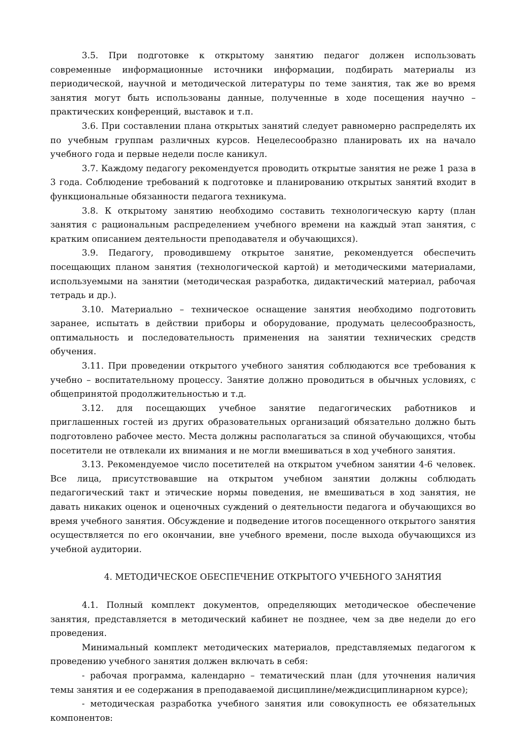3.5. При подготовке к открытому занятию педагог должен использовать современные информационные источники информации, подбирать материалы из периодической, научной и методической литературы по теме занятия, так же во время занятия могут быть использованы данные, полученные в ходе посещения научно – практических конференций, выставок и т.п.
3.6. При составлении плана открытых занятий следует равномерно распределять их по учебным группам различных курсов. Нецелесообразно планировать их на начало учебного года и первые недели после каникул.
3.7. Каждому педагогу рекомендуется проводить открытые занятия не реже 1 раза в 3 года. Соблюдение требований к подготовке и планированию открытых занятий входит в функциональные обязанности педагога техникума.
3.8. К открытому занятию необходимо составить технологическую карту (план занятия с рациональным распределением учебного времени на каждый этап занятия, с кратким описанием деятельности преподавателя и обучающихся).
3.9. Педагогу, проводившему открытое занятие, рекомендуется обеспечить посещающих планом занятия (технологической картой) и методическими материалами, используемыми на занятии (методическая разработка, дидактический материал, рабочая тетрадь и др.).
3.10. Материально – техническое оснащение занятия необходимо подготовить заранее, испытать в действии приборы и оборудование, продумать целесообразность, оптимальность и последовательность применения на занятии технических средств обучения.
3.11. При проведении открытого учебного занятия соблюдаются все требования к учебно – воспитательному процессу. Занятие должно проводиться в обычных условиях, с общепринятой продолжительностью и т.д.
3.12. для посещающих учебное занятие педагогических работников и приглашенных гостей из других образовательных организаций обязательно должно быть подготовлено рабочее место. Места должны располагаться за спиной обучающихся, чтобы посетители не отвлекали их внимания и не могли вмешиваться в ход учебного занятия.
3.13. Рекомендуемое число посетителей на открытом учебном занятии 4-6 человек. Все лица, присутствовавшие на открытом учебном занятии должны соблюдать педагогический такт и этические нормы поведения, не вмешиваться в ход занятия, не давать никаких оценок и оценочных суждений о деятельности педагога и обучающихся во время учебного занятия. Обсуждение и подведение итогов посещенного открытого занятия осуществляется по его окончании, вне учебного времени, после выхода обучающихся из учебной аудитории.
4. МЕТОДИЧЕСКОЕ ОБЕСПЕЧЕНИЕ ОТКРЫТОГО УЧЕБНОГО ЗАНЯТИЯ
4.1. Полный комплект документов, определяющих методическое обеспечение занятия, представляется в методический кабинет не позднее, чем за две недели до его проведения.
Минимальный комплект методических материалов, представляемых педагогом к проведению учебного занятия должен включать в себя:
- рабочая программа, календарно – тематический план (для уточнения наличия темы занятия и ее содержания в преподаваемой дисциплине/междисциплинарном курсе);
- методическая разработка учебного занятия или совокупность ее обязательных компонентов: